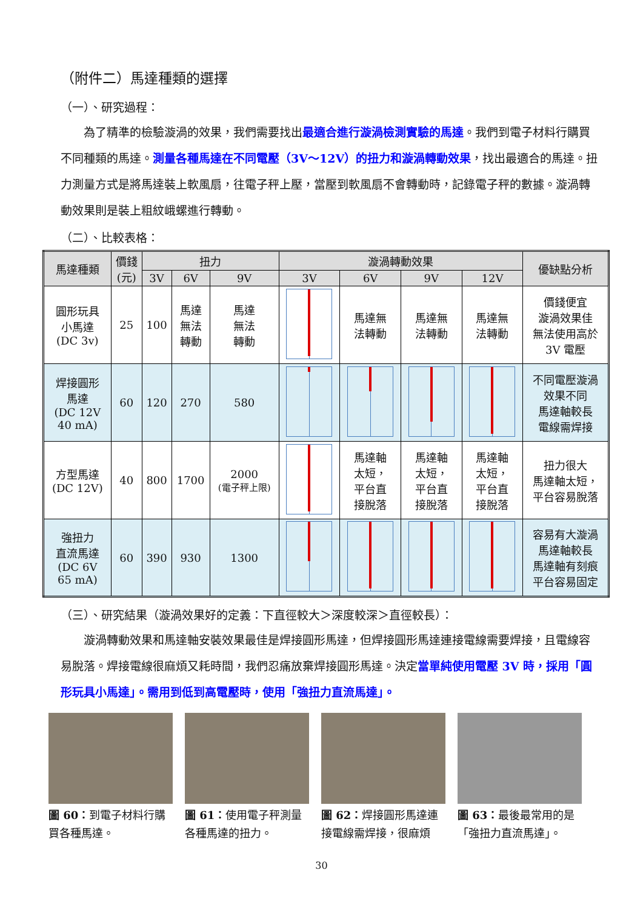（附件二）馬達種類的選擇
（一）、研究過程：
為了精準的檢驗漩渦的效果，我們需要找出最適合進行漩渦檢測實驗的馬達。我們到電子材料行購買不同種類的馬達。測量各種馬達在不同電壓（3V～12V）的扭力和漩渦轉動效果，找出最適合的馬達。扭力測量方式是將馬達裝上軟風扇，往電子秤上壓，當壓到軟風扇不會轉動時，記錄電子秤的數據。漩渦轉動效果則是裝上粗紋峨螺進行轉動。
（二）、比較表格：
| 馬達種類 | 價錢 (元) | 扭力 | | | 漩渦轉動效果 | | | | 優缺點分析 |
| --- | --- | --- | --- | --- | --- | --- | --- | --- | --- |
| | | 3V | 6V | 9V | 3V | 6V | 9V | 12V | |
| 圓形玩具 小馬達 (DC 3v) | 25 | 100 | 馬達 無法 轉動 | 馬達 無法 轉動 | | 馬達無 法轉動 | 馬達無 法轉動 | 馬達無 法轉動 | 價錢便宜 漩渦效果佳 無法使用高於 3V 電壓 |
| 焊接圓形 馬達 (DC 12V 40 mA) | 60 | 120 | 270 | 580 | | | | | 不同電壓漩渦 效果不同 馬達軸較長 電線需焊接 |
| 方型馬達 (DC 12V) | 40 | 800 | 1700 | 2000 (電子秤上限) | | 馬達軸 太短， 平台直 接脫落 | 馬達軸 太短， 平台直 接脫落 | 馬達軸 太短， 平台直 接脫落 | 扭力很大 馬達軸太短， 平台容易脫落 |
| 強扭力 直流馬達 (DC 6V 65 mA) | 60 | 390 | 930 | 1300 | | | | | 容易有大漩渦 馬達軸較長 馬達軸有刻痕 平台容易固定 |
（三）、研究結果（漩渦效果好的定義：下直徑較大＞深度較深＞直徑較長）：
漩渦轉動效果和馬達軸安裝效果最佳是焊接圓形馬達，但焊接圓形馬達連接電線需要焊接，且電線容易脫落。焊接電線很麻煩又耗時間，我們忍痛放棄焊接圓形馬達。決定當單純使用電壓 3V 時，採用「圓形玩具小馬達」。需用到低到高電壓時，使用「強扭力直流馬達」。
圖 60：到電子材料行購買各種馬達。
圖 61：使用電子秤測量各種馬達的扭力。
圖 62：焊接圓形馬達連接電線需焊接，很麻煩
圖 63：最後最常用的是「強扭力直流馬達」。
30